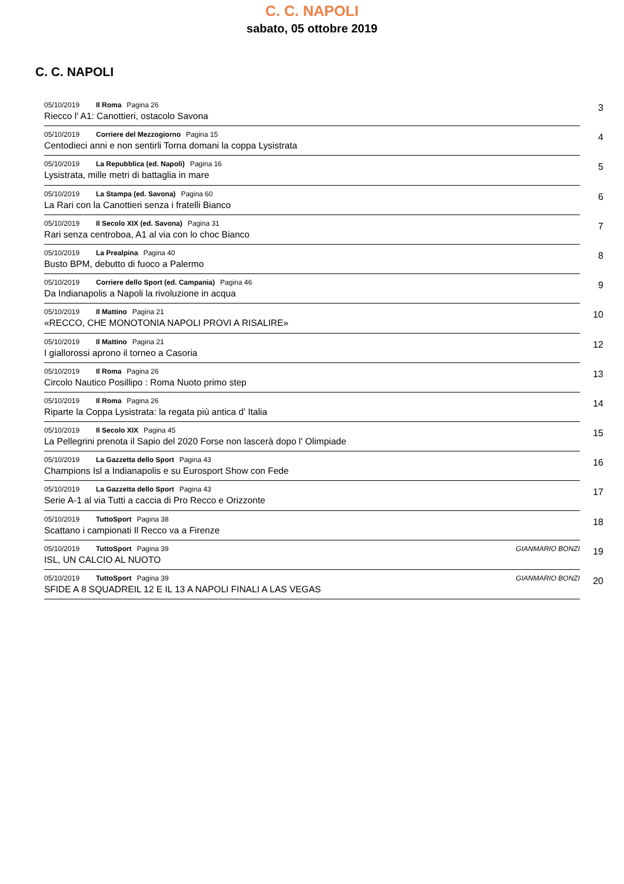C. C. NAPOLI
sabato, 05 ottobre 2019
C. C. NAPOLI
05/10/2019 Il Roma Pagina 26
Riecco l' A1: Canottieri, ostacolo Savona
3
05/10/2019 Corriere del Mezzogiorno Pagina 15
Centodieci anni e non sentirli Torna domani la coppa Lysistrata
4
05/10/2019 La Repubblica (ed. Napoli) Pagina 16
Lysistrata, mille metri di battaglia in mare
5
05/10/2019 La Stampa (ed. Savona) Pagina 60
La Rari con la Canottieri senza i fratelli Bianco
6
05/10/2019 Il Secolo XIX (ed. Savona) Pagina 31
Rari senza centroboa, A1 al via con lo choc Bianco
7
05/10/2019 La Prealpina Pagina 40
Busto BPM, debutto di fuoco a Palermo
8
05/10/2019 Corriere dello Sport (ed. Campania) Pagina 46
Da Indianapolis a Napoli la rivoluzione in acqua
9
05/10/2019 Il Mattino Pagina 21
«RECCO, CHE MONOTONIA NAPOLI PROVI A RISALIRE»
10
05/10/2019 Il Mattino Pagina 21
I giallorossi aprono il torneo a Casoria
12
05/10/2019 Il Roma Pagina 26
Circolo Nautico Posillipo : Roma Nuoto primo step
13
05/10/2019 Il Roma Pagina 26
Riparte la Coppa Lysistrata: la regata più antica d' Italia
14
05/10/2019 Il Secolo XIX Pagina 45
La Pellegrini prenota il Sapio del 2020 Forse non lascerà dopo l' Olimpiade
15
05/10/2019 La Gazzetta dello Sport Pagina 43
Champions Isl a Indianapolis e su Eurosport Show con Fede
16
05/10/2019 La Gazzetta dello Sport Pagina 43
Serie A-1 al via Tutti a caccia di Pro Recco e Orizzonte
17
05/10/2019 TuttoSport Pagina 38
Scattano i campionati Il Recco va a Firenze
18
05/10/2019 TuttoSport Pagina 39 GIANMARIO BONZI
ISL, UN CALCIO AL NUOTO
19
05/10/2019 TuttoSport Pagina 39 GIANMARIO BONZI
SFIDE A 8 SQUADREIL 12 E IL 13 A NAPOLI FINALI A LAS VEGAS
20